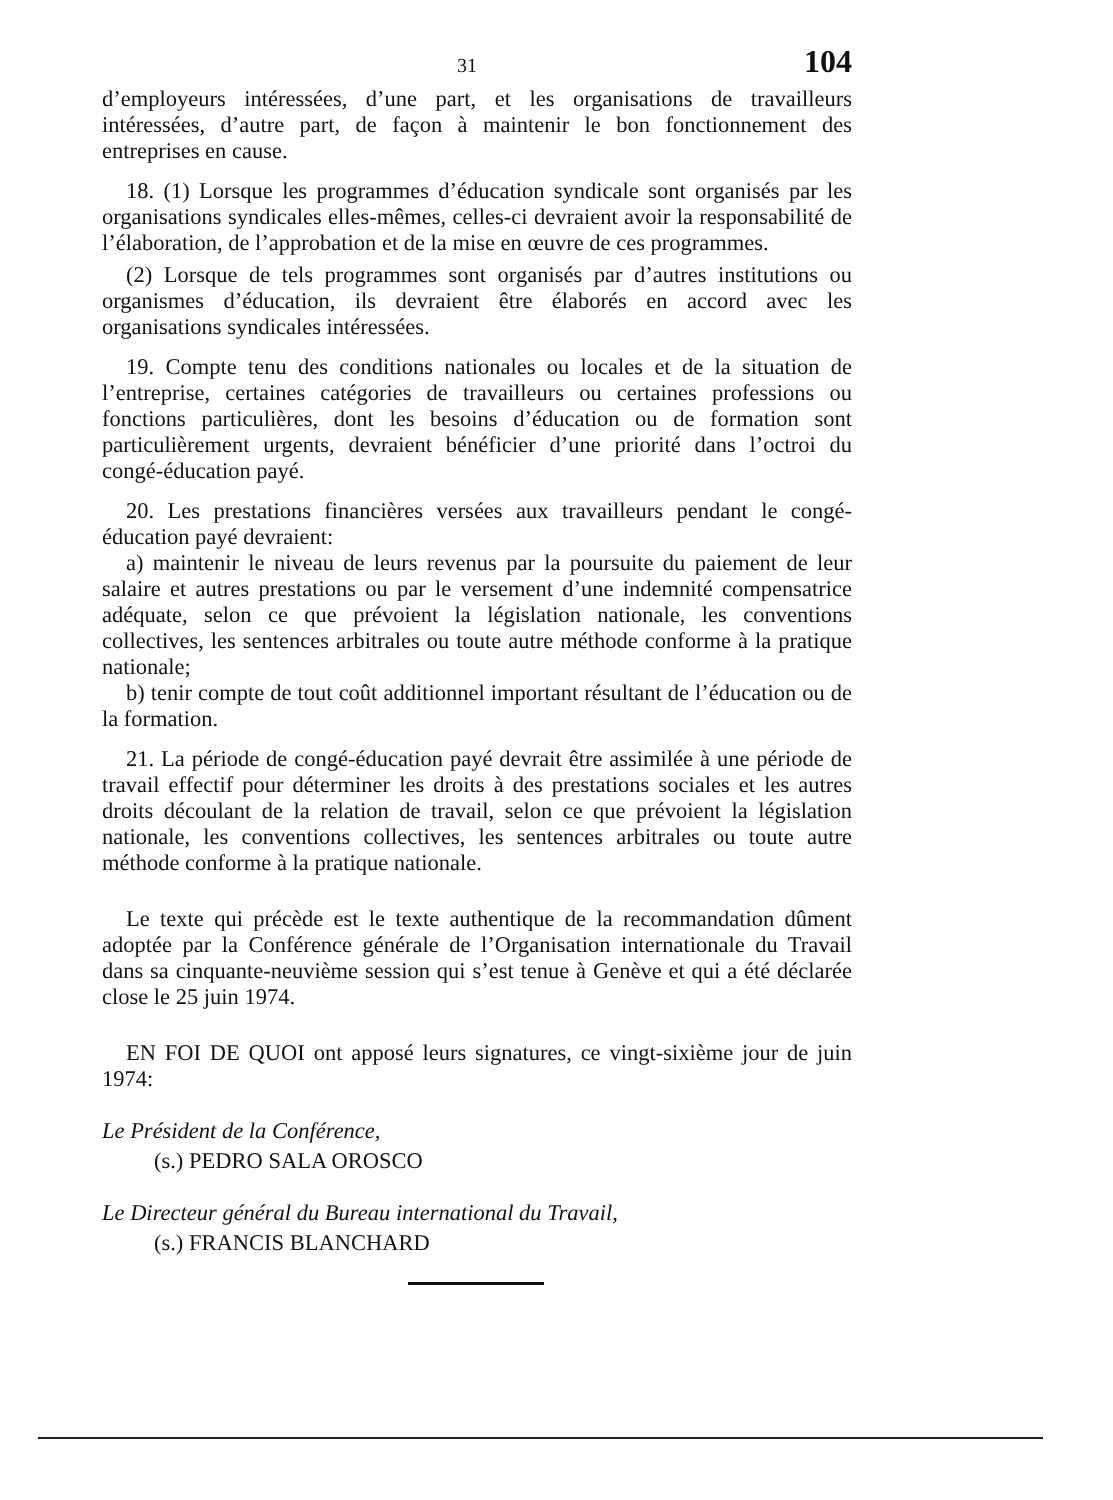31 104
d’employeurs intéressées, d’une part, et les organisations de travailleurs intéressées, d’autre part, de façon à maintenir le bon fonctionnement des entreprises en cause.
18. (1) Lorsque les programmes d’éducation syndicale sont organisés par les organisations syndicales elles-mêmes, celles-ci devraient avoir la responsabilité de l’élaboration, de l’approbation et de la mise en œuvre de ces programmes.
(2) Lorsque de tels programmes sont organisés par d’autres institutions ou organismes d’éducation, ils devraient être élaborés en accord avec les organisations syndicales intéressées.
19. Compte tenu des conditions nationales ou locales et de la situation de l’entreprise, certaines catégories de travailleurs ou certaines professions ou fonctions particulières, dont les besoins d’éducation ou de formation sont particulièrement urgents, devraient bénéficier d’une priorité dans l’octroi du congé-éducation payé.
20. Les prestations financières versées aux travailleurs pendant le congé-éducation payé devraient:
a) maintenir le niveau de leurs revenus par la poursuite du paiement de leur salaire et autres prestations ou par le versement d’une indemnité compensatrice adéquate, selon ce que prévoient la législation nationale, les conventions collectives, les sentences arbitrales ou toute autre méthode conforme à la pratique nationale;
b) tenir compte de tout coût additionnel important résultant de l’éducation ou de la formation.
21. La période de congé-éducation payé devrait être assimilée à une période de travail effectif pour déterminer les droits à des prestations sociales et les autres droits découlant de la relation de travail, selon ce que prévoient la législation nationale, les conventions collectives, les sentences arbitrales ou toute autre méthode conforme à la pratique nationale.
Le texte qui précède est le texte authentique de la recommandation dûment adoptée par la Conférence générale de l’Organisation internationale du Travail dans sa cinquante-neuvième session qui s’est tenue à Genève et qui a été déclarée close le 25 juin 1974.
EN FOI DE QUOI ont apposé leurs signatures, ce vingt-sixième jour de juin 1974:
Le Président de la Conférence,
(s.) PEDRO SALA OROSCO
Le Directeur général du Bureau international du Travail,
(s.) FRANCIS BLANCHARD